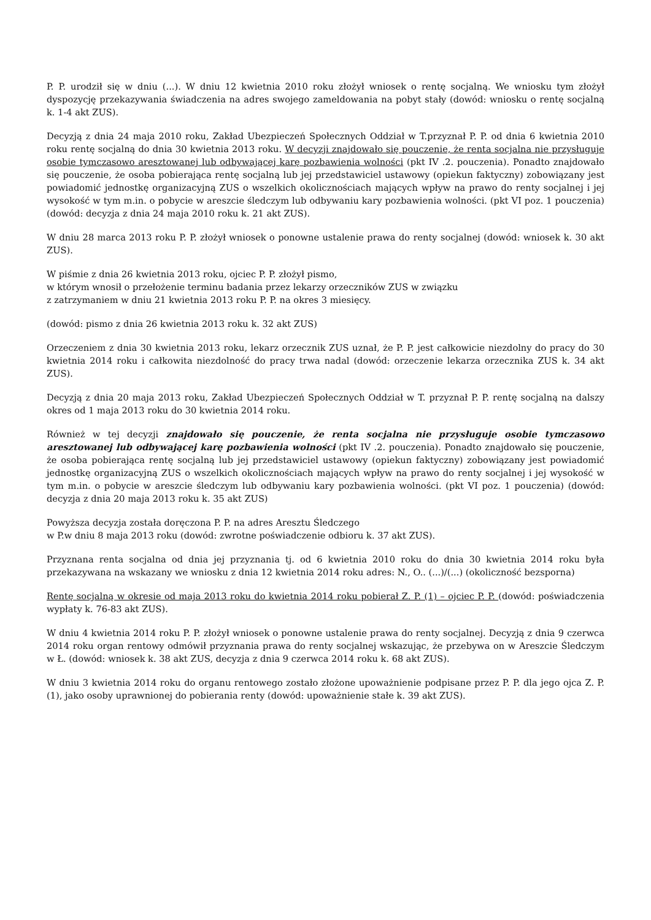P. P. urodził się w dniu (...). W dniu 12 kwietnia 2010 roku złożył wniosek o rentę socjalną. We wniosku tym złożył dyspozycję przekazywania świadczenia na adres swojego zameldowania na pobyt stały (dowód: wniosku o rentę socjalną k. 1-4 akt ZUS).
Decyzją z dnia 24 maja 2010 roku, Zakład Ubezpieczeń Społecznych Oddział w T.przyznał P. P. od dnia 6 kwietnia 2010 roku rentę socjalną do dnia 30 kwietnia 2013 roku. W decyzji znajdowało się pouczenie, że renta socjalna nie przysługuje osobie tymczasowo aresztowanej lub odbywającej karę pozbawienia wolności (pkt IV .2. pouczenia). Ponadto znajdowało się pouczenie, że osoba pobierająca rentę socjalną lub jej przedstawiciel ustawowy (opiekun faktyczny) zobowiązany jest powiadomić jednostkę organizacyjną ZUS o wszelkich okolicznościach mających wpływ na prawo do renty socjalnej i jej wysokość w tym m.in. o pobycie w areszcie śledczym lub odbywaniu kary pozbawienia wolności. (pkt VI poz. 1 pouczenia) (dowód: decyzja z dnia 24 maja 2010 roku k. 21 akt ZUS).
W dniu 28 marca 2013 roku P. P. złożył wniosek o ponowne ustalenie prawa do renty socjalnej (dowód: wniosek k. 30 akt ZUS).
W piśmie z dnia 26 kwietnia 2013 roku, ojciec P. P. złożył pismo,
w którym wnosił o przełożenie terminu badania przez lekarzy orzeczników ZUS w związku
z zatrzymaniem w dniu 21 kwietnia 2013 roku P. P. na okres 3 miesięcy.
(dowód: pismo z dnia 26 kwietnia 2013 roku k. 32 akt ZUS)
Orzeczeniem z dnia 30 kwietnia 2013 roku, lekarz orzecznik ZUS uznał, że P. P. jest całkowicie niezdolny do pracy do 30 kwietnia 2014 roku i całkowita niezdolność do pracy trwa nadal (dowód: orzeczenie lekarza orzecznika ZUS k. 34 akt ZUS).
Decyzją z dnia 20 maja 2013 roku, Zakład Ubezpieczeń Społecznych Oddział w T. przyznał P. P. rentę socjalną na dalszy okres od 1 maja 2013 roku do 30 kwietnia 2014 roku.
Również w tej decyzji znajdowało się pouczenie, że renta socjalna nie przysługuje osobie tymczasowo aresztowanej lub odbywającej karę pozbawienia wolności (pkt IV .2. pouczenia). Ponadto znajdowało się pouczenie, że osoba pobierająca rentę socjalną lub jej przedstawiciel ustawowy (opiekun faktyczny) zobowiązany jest powiadomić jednostkę organizacyjną ZUS o wszelkich okolicznościach mających wpływ na prawo do renty socjalnej i jej wysokość w tym m.in. o pobycie w areszcie śledczym lub odbywaniu kary pozbawienia wolności. (pkt VI poz. 1 pouczenia) (dowód: decyzja z dnia 20 maja 2013 roku k. 35 akt ZUS)
Powyższa decyzja została doręczona P. P. na adres Aresztu Śledczego
w P.w dniu 8 maja 2013 roku (dowód: zwrotne poświadczenie odbioru k. 37 akt ZUS).
Przyznana renta socjalna od dnia jej przyznania tj. od 6 kwietnia 2010 roku do dnia 30 kwietnia 2014 roku była przekazywana na wskazany we wniosku z dnia 12 kwietnia 2014 roku adres: N., O.. (...)/(...) (okoliczność bezsporna)
Rentę socjalną w okresie od maja 2013 roku do kwietnia 2014 roku pobierał Z. P. (1) – ojciec P. P. (dowód: poświadczenia wypłaty k. 76-83 akt ZUS).
W dniu 4 kwietnia 2014 roku P. P. złożył wniosek o ponowne ustalenie prawa do renty socjalnej. Decyzją z dnia 9 czerwca 2014 roku organ rentowy odmówił przyznania prawa do renty socjalnej wskazując, że przebywa on w Areszcie Śledczym w Ł. (dowód: wniosek k. 38 akt ZUS, decyzja z dnia 9 czerwca 2014 roku k. 68 akt ZUS).
W dniu 3 kwietnia 2014 roku do organu rentowego zostało złożone upoważnienie podpisane przez P. P. dla jego ojca Z. P. (1), jako osoby uprawnionej do pobierania renty (dowód: upoważnienie stałe k. 39 akt ZUS).